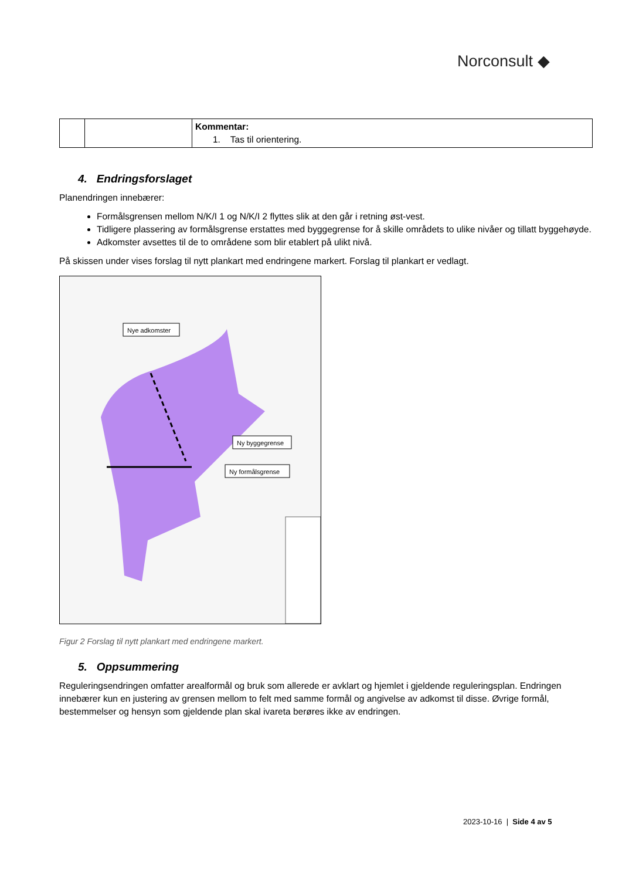Norconsult ◆
| | | Kommentar: 1. Tas til orientering. |
4. Endringsforslaget
Planendringen innebærer:
Formålsgrensen mellom N/K/I 1 og N/K/I 2 flyttes slik at den går i retning øst-vest.
Tidligere plassering av formålsgrense erstattes med byggegrense for å skille områdets to ulike nivåer og tillatt byggehøyde.
Adkomster avsettes til de to områdene som blir etablert på ulikt nivå.
På skissen under vises forslag til nytt plankart med endringene markert. Forslag til plankart er vedlagt.
Nye adkomster
Ny byggegrense
Ny formålsgrense
Figur 2 Forslag til nytt plankart med endringene markert.
5. Oppsummering
Reguleringsendringen omfatter arealformål og bruk som allerede er avklart og hjemlet i gjeldende reguleringsplan. Endringen innebærer kun en justering av grensen mellom to felt med samme formål og angivelse av adkomst til disse. Øvrige formål, bestemmelser og hensyn som gjeldende plan skal ivareta berøres ikke av endringen.
2023-10-16 | Side 4 av 5